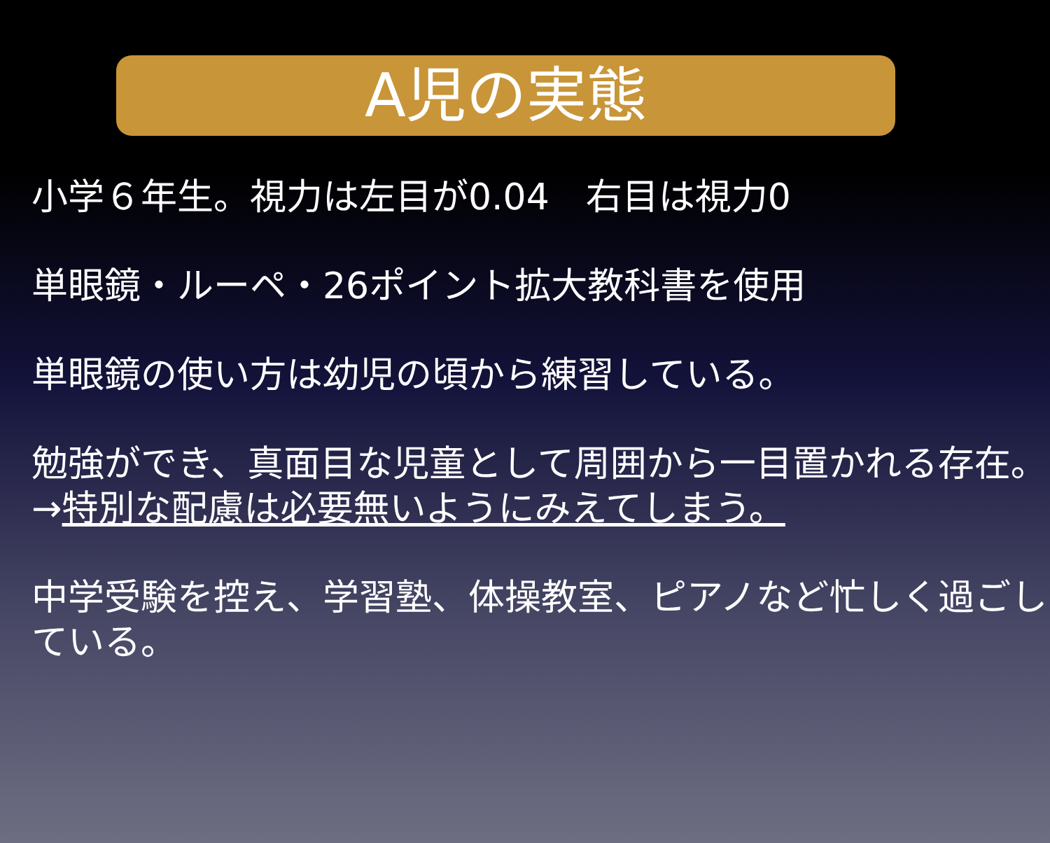A児の実態
小学６年生。視力は左目が0.04　右目は視力0
単眼鏡・ルーペ・26ポイント拡大教科書を使用
単眼鏡の使い方は幼児の頃から練習している。
勉強ができ、真面目な児童として周囲から一目置かれる存在。→特別な配慮は必要無いようにみえてしまう。
中学受験を控え、学習塾、体操教室、ピアノなど忙しく過ごしている。